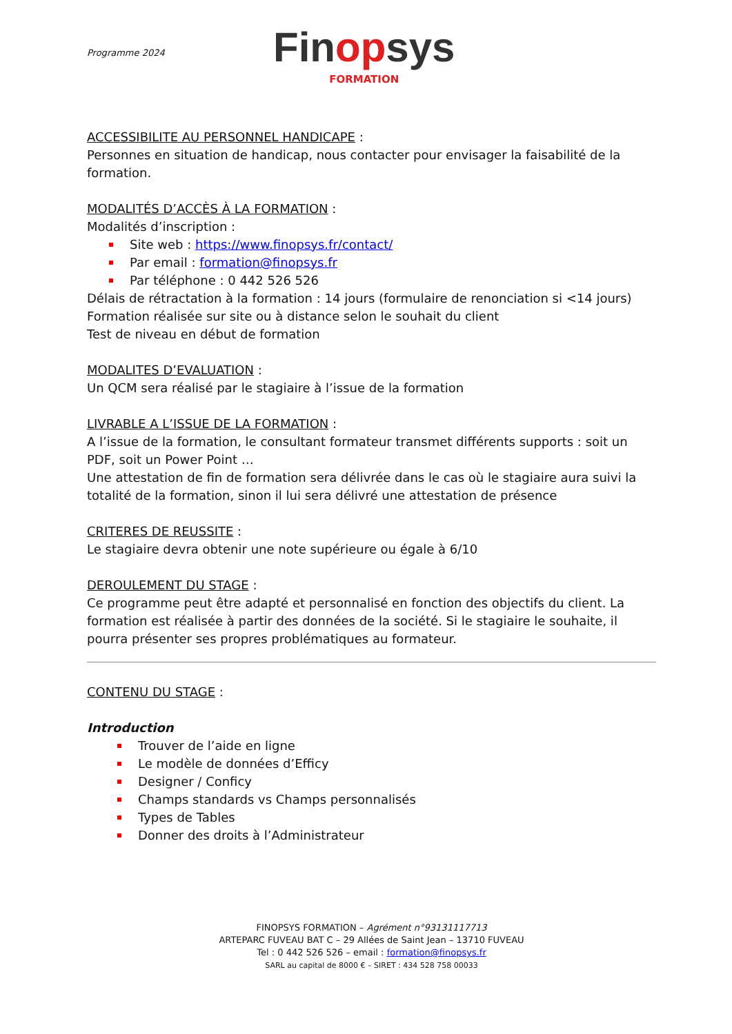Programme 2024
Finopsys
FORMATION
ACCESSIBILITE AU PERSONNEL HANDICAPE :
Personnes en situation de handicap, nous contacter pour envisager la faisabilité de la formation.
MODALITÉS D’ACCÈS À LA FORMATION :
Modalités d’inscription :
Site web : https://www.finopsys.fr/contact/
Par email : formation@finopsys.fr
Par téléphone : 0 442 526 526
Délais de rétractation à la formation : 14 jours (formulaire de renonciation si <14 jours)
Formation réalisée sur site ou à distance selon le souhait du client
Test de niveau en début de formation
MODALITES D’EVALUATION :
Un QCM sera réalisé par le stagiaire à l’issue de la formation
LIVRABLE A L’ISSUE DE LA FORMATION :
A l’issue de la formation, le consultant formateur transmet différents supports : soit un PDF, soit un Power Point …
Une attestation de fin de formation sera délivrée dans le cas où le stagiaire aura suivi la totalité de la formation, sinon il lui sera délivré une attestation de présence
CRITERES DE REUSSITE :
Le stagiaire devra obtenir une note supérieure ou égale à 6/10
DEROULEMENT DU STAGE :
Ce programme peut être adapté et personnalisé en fonction des objectifs du client. La formation est réalisée à partir des données de la société. Si le stagiaire le souhaite, il pourra présenter ses propres problématiques au formateur.
CONTENU DU STAGE :
Introduction
Trouver de l’aide en ligne
Le modèle de données d’Efficy
Designer / Conficy
Champs standards vs Champs personnalisés
Types de Tables
Donner des droits à l’Administrateur
FINOPSYS FORMATION – Agrément n°93131117713
ARTEPARC FUVEAU BAT C – 29 Allées de Saint Jean – 13710 FUVEAU
Tel : 0 442 526 526 – email : formation@finopsys.fr
SARL au capital de 8000 € – SIRET : 434 528 758 00033